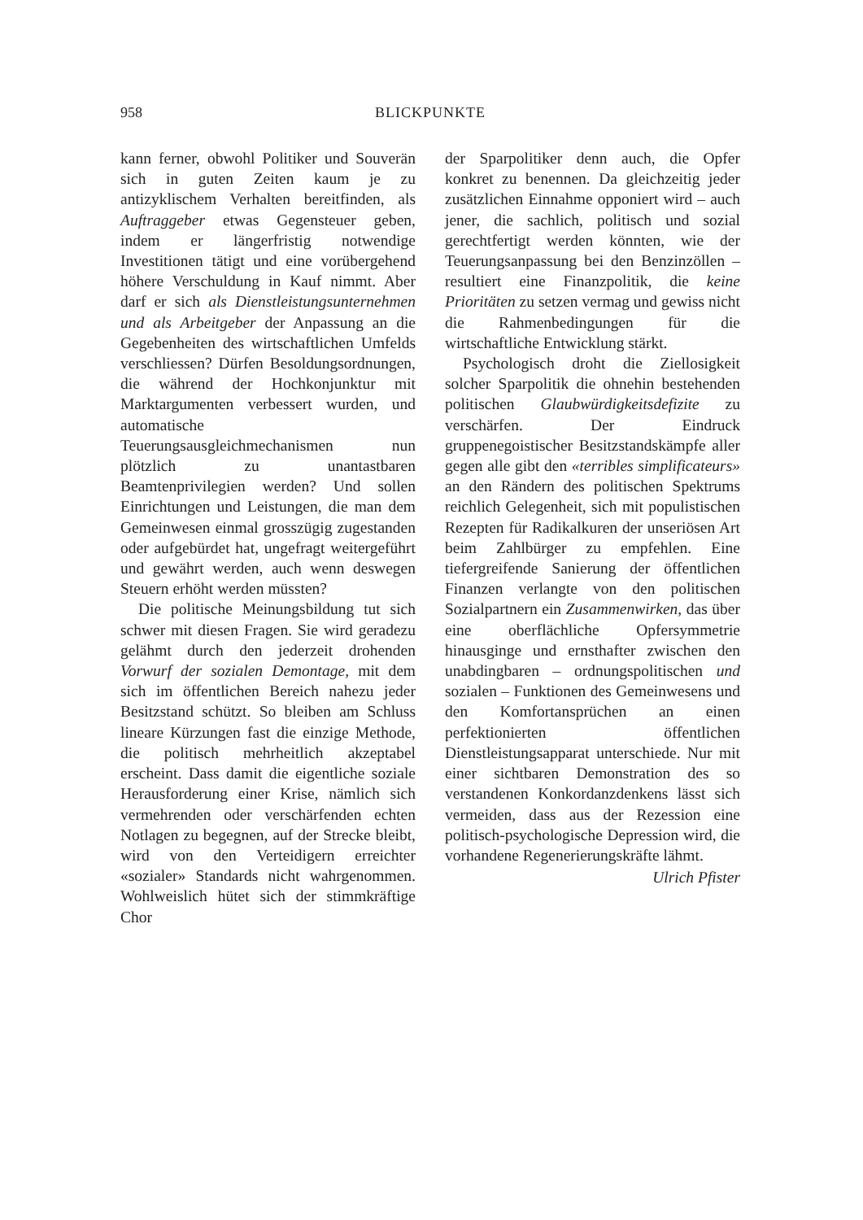958 BLICKPUNKTE
kann ferner, obwohl Politiker und Souverän sich in guten Zeiten kaum je zu antizyklischem Verhalten bereitfinden, als Auftraggeber etwas Gegensteuer geben, indem er längerfristig notwendige Investitionen tätigt und eine vorübergehend höhere Verschuldung in Kauf nimmt. Aber darf er sich als Dienstleistungsunternehmen und als Arbeitgeber der Anpassung an die Gegebenheiten des wirtschaftlichen Umfelds verschliessen? Dürfen Besoldungsordnungen, die während der Hochkonjunktur mit Marktargumenten verbessert wurden, und automatische Teuerungsausgleichmechanismen nun plötzlich zu unantastbaren Beamtenprivilegien werden? Und sollen Einrichtungen und Leistungen, die man dem Gemeinwesen einmal grosszügig zugestanden oder aufgebürdet hat, ungefragt weitergeführt und gewährt werden, auch wenn deswegen Steuern erhöht werden müssten?
Die politische Meinungsbildung tut sich schwer mit diesen Fragen. Sie wird geradezu gelähmt durch den jederzeit drohenden Vorwurf der sozialen Demontage, mit dem sich im öffentlichen Bereich nahezu jeder Besitzstand schützt. So bleiben am Schluss lineare Kürzungen fast die einzige Methode, die politisch mehrheitlich akzeptabel erscheint. Dass damit die eigentliche soziale Herausforderung einer Krise, nämlich sich vermehrenden oder verschärfenden echten Notlagen zu begegnen, auf der Strecke bleibt, wird von den Verteidigern erreichter «sozialer» Standards nicht wahrgenommen. Wohlweislich hütet sich der stimmkräftige Chor
der Sparpolitiker denn auch, die Opfer konkret zu benennen. Da gleichzeitig jeder zusätzlichen Einnahme opponiert wird – auch jener, die sachlich, politisch und sozial gerechtfertigt werden könnten, wie der Teuerungsanpassung bei den Benzinzöllen – resultiert eine Finanzpolitik, die keine Prioritäten zu setzen vermag und gewiss nicht die Rahmenbedingungen für die wirtschaftliche Entwicklung stärkt.
Psychologisch droht die Ziellosigkeit solcher Sparpolitik die ohnehin bestehenden politischen Glaubwürdigkeitsdefizite zu verschärfen. Der Eindruck gruppenegoistischer Besitzstandskämpfe aller gegen alle gibt den «terribles simplificateurs» an den Rändern des politischen Spektrums reichlich Gelegenheit, sich mit populistischen Rezepten für Radikalkuren der unseriösen Art beim Zahlbürger zu empfehlen. Eine tiefergreifende Sanierung der öffentlichen Finanzen verlangte von den politischen Sozialpartnern ein Zusammenwirken, das über eine oberflächliche Opfersymmetrie hinausginge und ernsthafter zwischen den unabdingbaren – ordnungspolitischen und sozialen – Funktionen des Gemeinwesens und den Komfortansprüchen an einen perfektionierten öffentlichen Dienstleistungsapparat unterschiede. Nur mit einer sichtbaren Demonstration des so verstandenen Konkordanzdenkens lässt sich vermeiden, dass aus der Rezession eine politisch-psychologische Depression wird, die vorhandene Regenerierungskräfte lähmt.
Ulrich Pfister